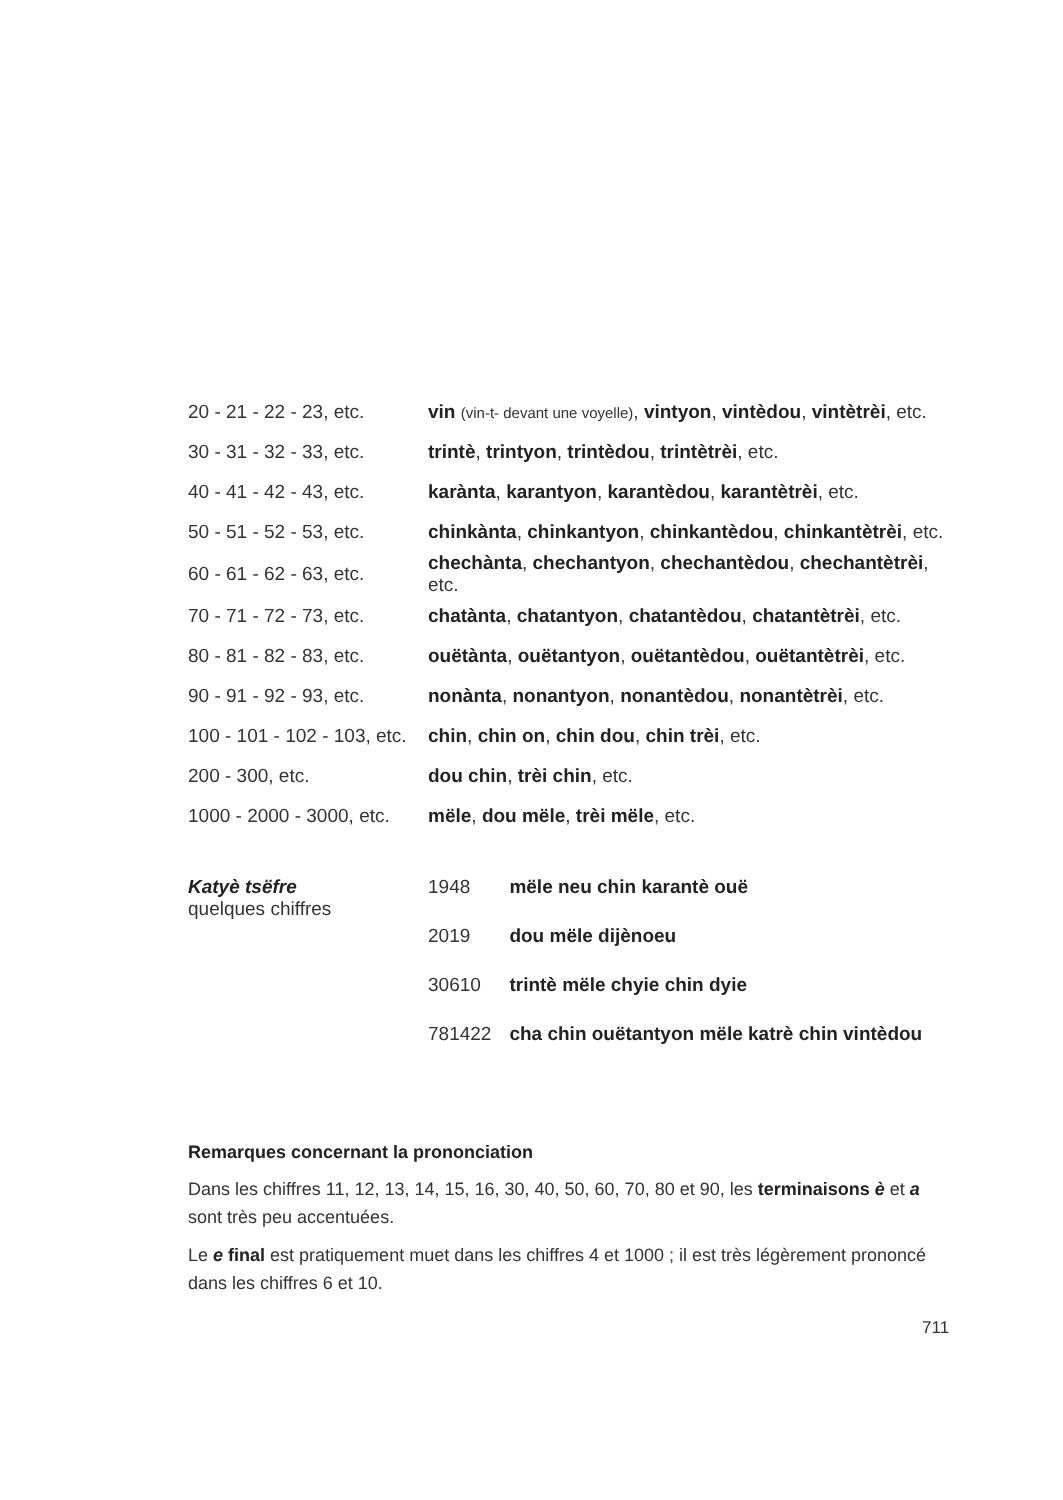| 20 - 21 - 22 - 23, etc. | vin (vin-t- devant une voyelle) , vintyon , vintèdou , vintètrèi , etc. |
| 30 - 31 - 32 - 33, etc. | trintè , trintyon , trintèdou , trintètrèi , etc. |
| 40 - 41 - 42 - 43, etc. | karànta , karantyon , karantèdou , karantètrèi , etc. |
| 50 - 51 - 52 - 53, etc. | chinkànta , chinkantyon , chinkantèdou , chinkantètrèi , etc. |
| 60 - 61 - 62 - 63, etc. | chechànta , chechantyon , chechantèdou , chechantètrèi , etc. |
| 70 - 71 - 72 - 73, etc. | chatànta , chatantyon , chatantèdou , chatantètrèi , etc. |
| 80 - 81 - 82 - 83, etc. | ouëtànta , ouëtantyon , ouëtantèdou , ouëtantètrèi , etc. |
| 90 - 91 - 92 - 93, etc. | nonànta , nonantyon , nonantèdou , nonantètrèi , etc. |
| 100 - 101 - 102 - 103, etc. | chin , chin on , chin dou , chin trèi , etc. |
| 200 - 300, etc. | dou chin , trèi chin , etc. |
| 1000 - 2000 - 3000, etc. | mële , dou mële , trèi mële , etc. |
Katyè tsëfre
quelques chiffres
| 1948 | mële neu chin karantè ouë |
| 2019 | dou mële dijènoeu |
| 30610 | trintè mële chyie chin dyie |
| 781422 | cha chin ouëtantyon mële katrè chin vintèdou |
Remarques concernant la prononciation
Dans les chiffres 11, 12, 13, 14, 15, 16, 30, 40, 50, 60, 70, 80 et 90, les terminaisons è et a sont très peu accentuées.
Le e final est pratiquement muet dans les chiffres 4 et 1000 ; il est très légèrement prononcé dans les chiffres 6 et 10.
711